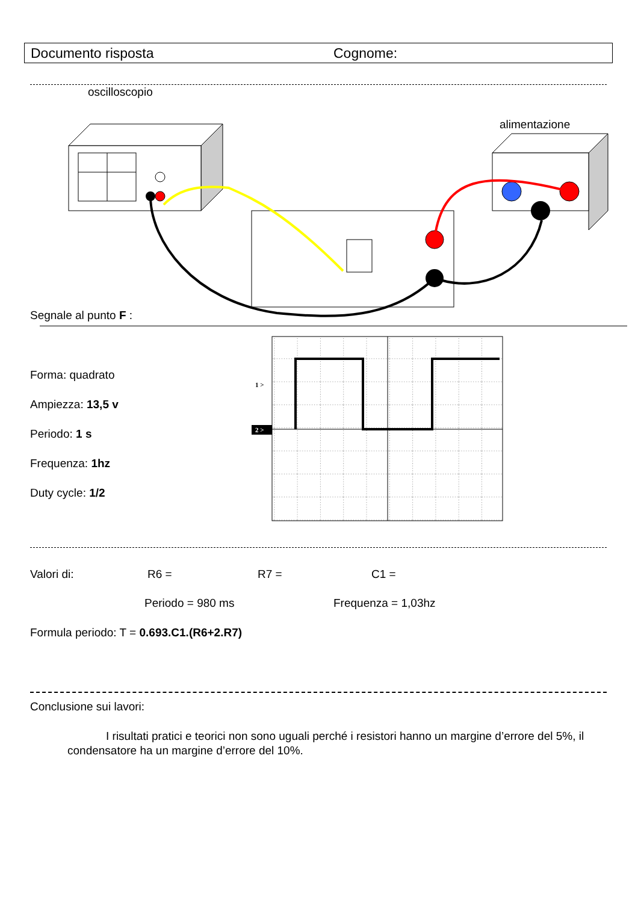Documento risposta Cognome:
oscilloscopio
alimentazione
Segnale al punto F :
Forma: quadrato
Ampiezza: 13,5 v
Periodo: 1 s
Frequenza: 1hz
Duty cycle: 1/2
1 >
2 >
Valori di: R6 = R7 = C1 =
Periodo = 980 ms Frequenza = 1,03hz
Formula periodo: T = 0.693.C1.(R6+2.R7)
Conclusione sui lavori:
I risultati pratici e teorici non sono uguali perché i resistori hanno un margine d’errore del 5%, il condensatore ha un margine d’errore del 10%.